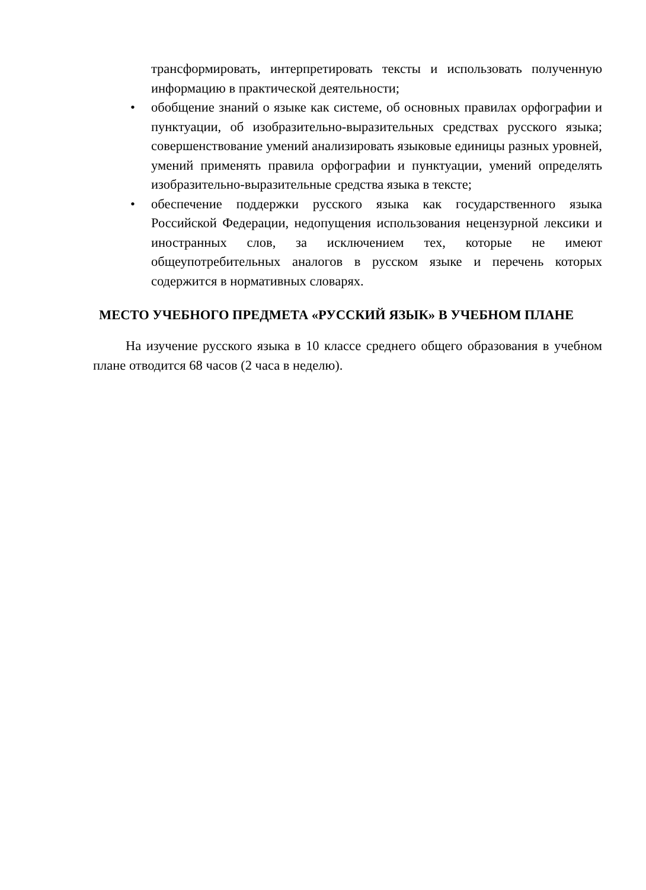трансформировать, интерпретировать тексты и использовать полученную информацию в практической деятельности;
• обобщение знаний о языке как системе, об основных правилах орфографии и пунктуации, об изобразительно-выразительных средствах русского языка; совершенствование умений анализировать языковые единицы разных уровней, умений применять правила орфографии и пунктуации, умений определять изобразительно-выразительные средства языка в тексте;
• обеспечение поддержки русского языка как государственного языка Российской Федерации, недопущения использования нецензурной лексики и иностранных слов, за исключением тех, которые не имеют общеупотребительных аналогов в русском языке и перечень которых содержится в нормативных словарях.
МЕСТО УЧЕБНОГО ПРЕДМЕТА «РУССКИЙ ЯЗЫК» В УЧЕБНОМ ПЛАНЕ
На изучение русского языка в 10 классе среднего общего образования в учебном плане отводится 68 часов (2 часа в неделю).